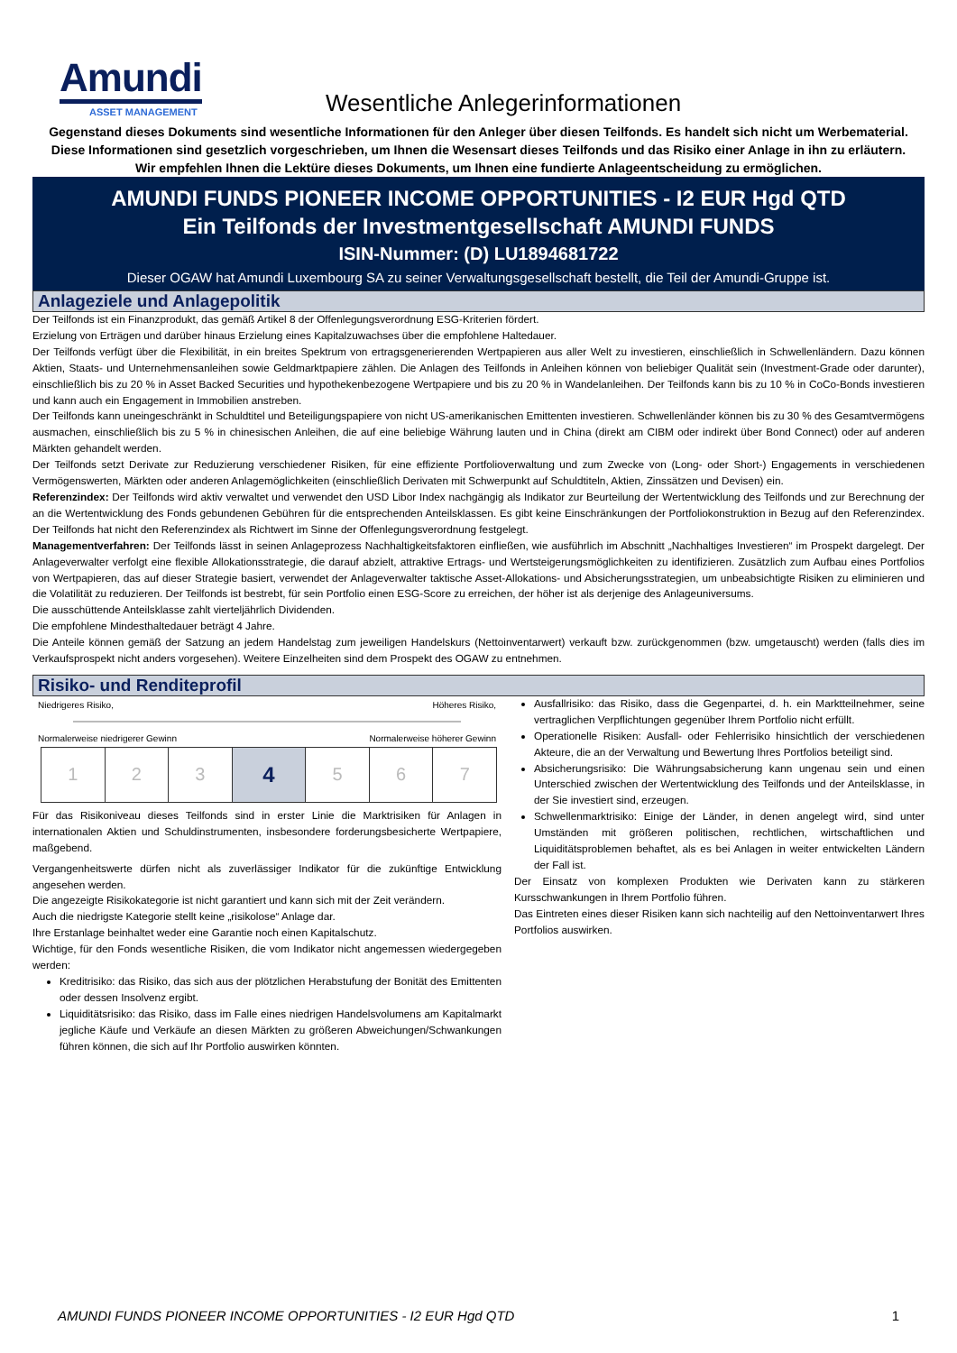Amundi
ASSET MANAGEMENT
Wesentliche Anlegerinformationen
Gegenstand dieses Dokuments sind wesentliche Informationen für den Anleger über diesen Teilfonds. Es handelt sich nicht um Werbematerial. Diese Informationen sind gesetzlich vorgeschrieben, um Ihnen die Wesensart dieses Teilfonds und das Risiko einer Anlage in ihn zu erläutern. Wir empfehlen Ihnen die Lektüre dieses Dokuments, um Ihnen eine fundierte Anlageentscheidung zu ermöglichen.
AMUNDI FUNDS PIONEER INCOME OPPORTUNITIES - I2 EUR Hgd QTD
Ein Teilfonds der Investmentgesellschaft AMUNDI FUNDS
ISIN-Nummer: (D) LU1894681722
Dieser OGAW hat Amundi Luxembourg SA zu seiner Verwaltungsgesellschaft bestellt, die Teil der Amundi-Gruppe ist.
Anlageziele und Anlagepolitik
Der Teilfonds ist ein Finanzprodukt, das gemäß Artikel 8 der Offenlegungsverordnung ESG-Kriterien fördert.
Erzielung von Erträgen und darüber hinaus Erzielung eines Kapitalzuwachses über die empfohlene Haltedauer.
Der Teilfonds verfügt über die Flexibilität, in ein breites Spektrum von ertragsgenerierenden Wertpapieren aus aller Welt zu investieren, einschließlich in Schwellenländern. Dazu können Aktien, Staats- und Unternehmensanleihen sowie Geldmarktpapiere zählen. Die Anlagen des Teilfonds in Anleihen können von beliebiger Qualität sein (Investment-Grade oder darunter), einschließlich bis zu 20 % in Asset Backed Securities und hypothekenbezogene Wertpapiere und bis zu 20 % in Wandelanleihen. Der Teilfonds kann bis zu 10 % in CoCo-Bonds investieren und kann auch ein Engagement in Immobilien anstreben.
Der Teilfonds kann uneingeschränkt in Schuldtitel und Beteiligungspapiere von nicht US-amerikanischen Emittenten investieren. Schwellenländer können bis zu 30 % des Gesamtvermögens ausmachen, einschließlich bis zu 5 % in chinesischen Anleihen, die auf eine beliebige Währung lauten und in China (direkt am CIBM oder indirekt über Bond Connect) oder auf anderen Märkten gehandelt werden.
Der Teilfonds setzt Derivate zur Reduzierung verschiedener Risiken, für eine effiziente Portfolioverwaltung und zum Zwecke von (Long- oder Short-) Engagements in verschiedenen Vermögenswerten, Märkten oder anderen Anlagemöglichkeiten (einschließlich Derivaten mit Schwerpunkt auf Schuldtiteln, Aktien, Zinssätzen und Devisen) ein.
Referenzindex: Der Teilfonds wird aktiv verwaltet und verwendet den USD Libor Index nachgängig als Indikator zur Beurteilung der Wertentwicklung des Teilfonds und zur Berechnung der an die Wertentwicklung des Fonds gebundenen Gebühren für die entsprechenden Anteilsklassen. Es gibt keine Einschränkungen der Portfoliokonstruktion in Bezug auf den Referenzindex. Der Teilfonds hat nicht den Referenzindex als Richtwert im Sinne der Offenlegungsverordnung festgelegt.
Managementverfahren: Der Teilfonds lässt in seinen Anlageprozess Nachhaltigkeitsfaktoren einfließen, wie ausführlich im Abschnitt „Nachhaltiges Investieren“ im Prospekt dargelegt. Der Anlageverwalter verfolgt eine flexible Allokationsstrategie, die darauf abzielt, attraktive Ertrags- und Wertsteigerungsmöglichkeiten zu identifizieren. Zusätzlich zum Aufbau eines Portfolios von Wertpapieren, das auf dieser Strategie basiert, verwendet der Anlageverwalter taktische Asset-Allokations- und Absicherungsstrategien, um unbeabsichtigte Risiken zu eliminieren und die Volatilität zu reduzieren. Der Teilfonds ist bestrebt, für sein Portfolio einen ESG-Score zu erreichen, der höher ist als derjenige des Anlageuniversums.
Die ausschüttende Anteilsklasse zahlt vierteljährlich Dividenden.
Die empfohlene Mindesthaltedauer beträgt 4 Jahre.
Die Anteile können gemäß der Satzung an jedem Handelstag zum jeweiligen Handelskurs (Nettoinventarwert) verkauft bzw. zurückgenommen (bzw. umgetauscht) werden (falls dies im Verkaufsprospekt nicht anders vorgesehen). Weitere Einzelheiten sind dem Prospekt des OGAW zu entnehmen.
Risiko- und Renditeprofil
Niedrigeres Risiko, Höheres Risiko,
Normalerweise niedrigerer Gewinn Normalerweise höherer Gewinn
| 1 | 2 | 3 | 4 | 5 | 6 | 7 |
Für das Risikoniveau dieses Teilfonds sind in erster Linie die Marktrisiken für Anlagen in internationalen Aktien und Schuldinstrumenten, insbesondere forderungsbesicherte Wertpapiere, maßgebend.
Vergangenheitswerte dürfen nicht als zuverlässiger Indikator für die zukünftige Entwicklung angesehen werden.
Die angezeigte Risikokategorie ist nicht garantiert und kann sich mit der Zeit verändern.
Auch die niedrigste Kategorie stellt keine „risikolose“ Anlage dar.
Ihre Erstanlage beinhaltet weder eine Garantie noch einen Kapitalschutz.
Wichtige, für den Fonds wesentliche Risiken, die vom Indikator nicht angemessen wiedergegeben werden:
Kreditrisiko: das Risiko, das sich aus der plötzlichen Herabstufung der Bonität des Emittenten oder dessen Insolvenz ergibt.
Liquiditätsrisiko: das Risiko, dass im Falle eines niedrigen Handelsvolumens am Kapitalmarkt jegliche Käufe und Verkäufe an diesen Märkten zu größeren Abweichungen/Schwankungen führen können, die sich auf Ihr Portfolio auswirken könnten.
Ausfallrisiko: das Risiko, dass die Gegenpartei, d. h. ein Marktteilnehmer, seine vertraglichen Verpflichtungen gegenüber Ihrem Portfolio nicht erfüllt.
Operationelle Risiken: Ausfall- oder Fehlerrisiko hinsichtlich der verschiedenen Akteure, die an der Verwaltung und Bewertung Ihres Portfolios beteiligt sind.
Absicherungsrisiko: Die Währungsabsicherung kann ungenau sein und einen Unterschied zwischen der Wertentwicklung des Teilfonds und der Anteilsklasse, in der Sie investiert sind, erzeugen.
Schwellenmarktrisiko: Einige der Länder, in denen angelegt wird, sind unter Umständen mit größeren politischen, rechtlichen, wirtschaftlichen und Liquiditätsproblemen behaftet, als es bei Anlagen in weiter entwickelten Ländern der Fall ist.
Der Einsatz von komplexen Produkten wie Derivaten kann zu stärkeren Kursschwankungen in Ihrem Portfolio führen.
Das Eintreten eines dieser Risiken kann sich nachteilig auf den Nettoinventarwert Ihres Portfolios auswirken.
AMUNDI FUNDS PIONEER INCOME OPPORTUNITIES - I2 EUR Hgd QTD 1